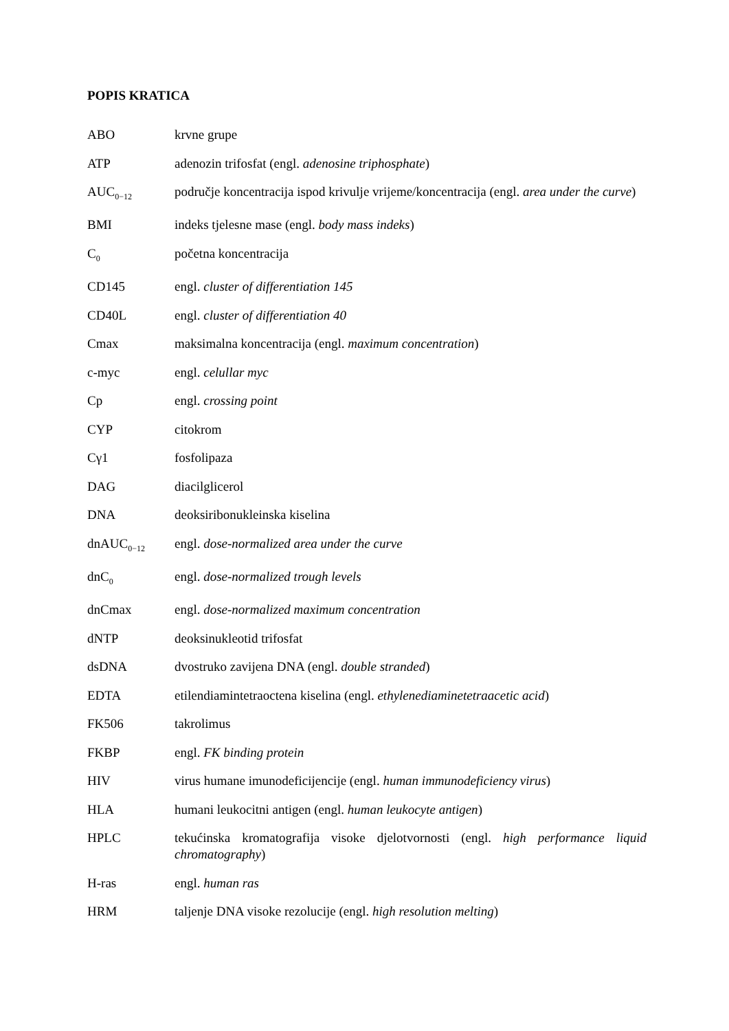POPIS KRATICA
| ABO | krvne grupe |
| ATP | adenozin trifosfat (engl. adenosine triphosphate ) |
| AUC<sub>0−12</sub> | područje koncentracija ispod krivulje vrijeme/koncentracija (engl. area under the curve ) |
| BMI | indeks tjelesne mase (engl. body mass indeks ) |
| C<sub>0</sub> | početna koncentracija |
| CD145 | engl. cluster of differentiation 145 |
| CD40L | engl. cluster of differentiation 40 |
| Cmax | maksimalna koncentracija (engl. maximum concentration ) |
| c-myc | engl. celullar myc |
| Cp | engl. crossing point |
| CYP | citokrom |
| Cγ1 | fosfolipaza |
| DAG | diacilglicerol |
| DNA | deoksiribonukleinska kiselina |
| dnAUC<sub>0−12</sub> | engl. dose-normalized area under the curve |
| dnC<sub>0</sub> | engl. dose-normalized trough levels |
| dnCmax | engl. dose-normalized maximum concentration |
| dNTP | deoksinukleotid trifosfat |
| dsDNA | dvostruko zavijena DNA (engl. double stranded ) |
| EDTA | etilendiamintetraoctena kiselina (engl. ethylenediaminetetraacetic acid ) |
| FK506 | takrolimus |
| FKBP | engl. FK binding protein |
| HIV | virus humane imunodeficijencije (engl. human immunodeficiency virus ) |
| HLA | humani leukocitni antigen (engl. human leukocyte antigen ) |
| HPLC | tekućinska kromatografija visoke djelotvornosti (engl. high performance liquid chromatography ) |
| H-ras | engl. human ras |
| HRM | taljenje DNA visoke rezolucije (engl. high resolution melting ) |